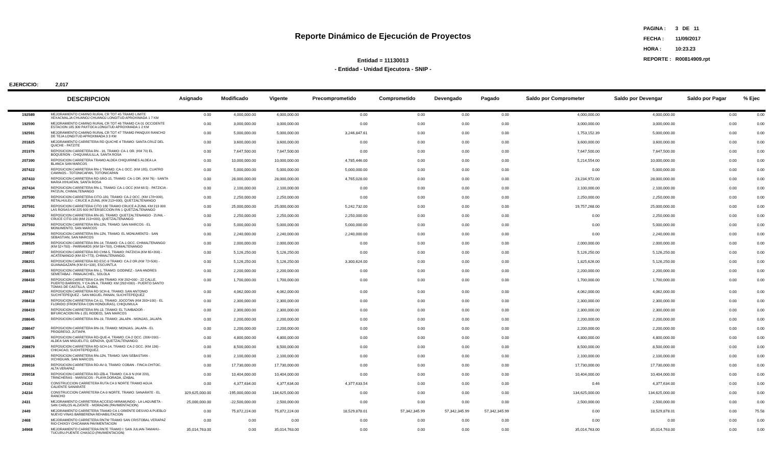Reporte Dinámico de Ejecución de Proyectos
Entidad = 11130013
- Entidad - Unidad Ejecutora - SNIP -
| PAGINA : | 3 DE 11 |
| FECHA : | 11/09/2017 |
| HORA : | 10:23.23 |
| REPORTE : | R00814909.rpt |
EJERCICIO: 2,017
| DESCRIPCION | | Asignado | Modificado | Vigente | Precomprometido | Comprometido | Devengado | Pagado | Saldo por Comprometer | Saldo por Devengar | Saldo por Pagar | % Ejec |
| --- | --- | --- | --- | --- | --- | --- | --- | --- | --- | --- | --- | --- |
| 192589 | MEJORAMIENTO CAMINO RURAL CR TOT 45 TRAMO LIMITE XEXACMALJA CHUANOJ CHUANOJ LONGITUD APROXIMADA 1 7 KM | 0.00 | 4,000,000.00 | 4,000,000.00 | 0.00 | 0.00 | 0.00 | 0.00 | 4,000,000.00 | 4,000,000.00 | 0.00 | 0.00 |
| 192590 | MEJORAMIENTO CAMINO RURAL CR TOT 46 TRAMO CA 01 OCCIDENTE ESTACION 185 300 PAXTOCA LONGITUD APROXIMADA 1 2 KM | 0.00 | 3,000,000.00 | 3,000,000.00 | 0.00 | 0.00 | 0.00 | 0.00 | 3,000,000.00 | 3,000,000.00 | 0.00 | 0.00 |
| 192591 | MEJORAMIENTO CAMINO RURAL CR TOT 47 TRAMO PANQUIX RANCHO DE TEJA LONGITUD APROXIMADA 3 3 KM | 0.00 | 5,000,000.00 | 5,000,000.00 | 3,246,847.61 | 0.00 | 0.00 | 0.00 | 1,753,152.39 | 5,000,000.00 | 0.00 | 0.00 |
| 201825 | MEJORAMIENTO CARRETERA RD QUICHE 4 TRAMO: SANTA CRUZ DEL QUICHE - PATZITE | 0.00 | 3,600,000.00 | 3,600,000.00 | 0.00 | 0.00 | 0.00 | 0.00 | 3,600,000.00 | 3,600,000.00 | 0.00 | 0.00 |
| 201976 | REPOSICION CARRETERA RN - 16, TRAMO: CA-1 OR. (KM 70) EL BOQUERON - CHIQUIMULILLA, SANTA ROSA | 0.00 | 7,647,500.00 | 7,647,500.00 | 0.00 | 0.00 | 0.00 | 0.00 | 7,647,500.00 | 7,647,500.00 | 0.00 | 0.00 |
| 207390 | REPOSICION CARRETERA TRAMO ALDEA CHIQUIRINES ALDEA LA BLANCA SAN MARCOS | 0.00 | 10,000,000.00 | 10,000,000.00 | 4,785,446.00 | 0.00 | 0.00 | 0.00 | 5,214,554.00 | 10,000,000.00 | 0.00 | 0.00 |
| 207422 | REPOSICION CARRETERA RN-1 TRAMO: CA-1 OCC. (KM 185), CUATRO CAMINOS - TOTONICAPAN, TOTONICAPAN | 0.00 | 5,000,000.00 | 5,000,000.00 | 5,000,000.00 | 0.00 | 0.00 | 0.00 | 0.00 | 5,000,000.00 | 0.00 | 0.00 |
| 207433 | REPOSICION CARRETERA RD-SRO-15, TRAMO: CA-1 OR. (KM 76) - SANTA MARIA IXHUATAN, SANTA ROSA | 0.00 | 28,000,000.00 | 28,000,000.00 | 4,765,028.00 | 0.00 | 0.00 | 0.00 | 23,234,972.00 | 28,000,000.00 | 0.00 | 0.00 |
| 207434 | REPOSICION CARRETERA RN-1, TRAMO: CA-1 OCC (KM 68.5) - PATZICIA - PATZUN, CHIMALTENANGO | 0.00 | 2,100,000.00 | 2,100,000.00 | 0.00 | 0.00 | 0.00 | 0.00 | 2,100,000.00 | 2,100,000.00 | 0.00 | 0.00 |
| 207590 | REPOSICION CARRETERA CITO-180, TRAMO: CA-2 OCC. (KM 178+000), RETALHULEU - CRUCE A ZUNIL (KM 213+000), QUETZALTENANGO | 0.00 | 2,250,000.00 | 2,250,000.00 | 0.00 | 0.00 | 0.00 | 0.00 | 2,250,000.00 | 2,250,000.00 | 0.00 | 0.00 |
| 207591 | REPOSICION CARRETERA CITO 180 TRAMO CRUCE A ZUNIL KM 213 000 LAS ROSAS KM 225 600 INTERSECCION RN 1 QUETZALTENANGO | 0.00 | 25,000,000.00 | 25,000,000.00 | 5,242,732.00 | 0.00 | 0.00 | 0.00 | 19,757,268.00 | 25,000,000.00 | 0.00 | 0.00 |
| 207592 | REPOSICION CARRETERA RN-9S, TRAMO: QUETZALTENANGO - ZUNIL - CRUCE CITO-180 (KM 213+000), QUETZALTENANGO | 0.00 | 2,250,000.00 | 2,250,000.00 | 2,250,000.00 | 0.00 | 0.00 | 0.00 | 0.00 | 2,250,000.00 | 0.00 | 0.00 |
| 207593 | REPOSICION CARRETERA RN-12N, TRAMO: SAN MARCOS - EL MONUMENTO, SAN MARCOS | 0.00 | 5,000,000.00 | 5,000,000.00 | 5,000,000.00 | 0.00 | 0.00 | 0.00 | 0.00 | 5,000,000.00 | 0.00 | 0.00 |
| 207594 | REPOSICION CARRETERA RN-12N, TRAMO: EL MONUMENTO - SAN SEBASTIAN, SAN MARCOS | 0.00 | 2,240,000.00 | 2,240,000.00 | 2,240,000.00 | 0.00 | 0.00 | 0.00 | 0.00 | 2,240,000.00 | 0.00 | 0.00 |
| 208025 | REPOSICION CARRETERA RN-14, TRAMO: CA-1 OCC. CHIMALTENANGO (KM 52+700) - PARRAMOS (KM 59+700), CHIMALTENANGO | 0.00 | 2,000,000.00 | 2,000,000.00 | 0.00 | 0.00 | 0.00 | 0.00 | 2,000,000.00 | 2,000,000.00 | 0.00 | 0.00 |
| 208027 | REPOSICION CARRETERA RD CHM-5, TRAMO: PATZICIA (KM 65+200) - ACATENANGO (KM 82+773), CHIMALTENANGO. | 0.00 | 5,126,250.00 | 5,126,250.00 | 0.00 | 0.00 | 0.00 | 0.00 | 5,126,250.00 | 5,126,250.00 | 0.00 | 0.00 |
| 208201 | REPOSICION CARRETERA RD ESC-9 TRAMO: CA-2 OR.(KM 72+500) - GUANAGAZAPA (KM 81+100), ESCUINTLA | 0.00 | 5,126,250.00 | 5,126,250.00 | 3,300,624.00 | 0.00 | 0.00 | 0.00 | 1,825,626.00 | 5,126,250.00 | 0.00 | 0.00 |
| 208415 | REPOSICION CARRETERA RN-1, TRAMO: GODINEZ - SAN ANDRES SEMETABAJ - PANAJACHEL, SOLOLA | 0.00 | 2,200,000.00 | 2,200,000.00 | 0.00 | 0.00 | 0.00 | 0.00 | 2,200,000.00 | 2,200,000.00 | 0.00 | 0.00 |
| 208416 | REPOSICION CARRETERA CA-9N TRAMO: KM 292+000 - 22 CALLE, PUERTO BARRIOS, Y CA-9N A, TRAMO: KM (292+000) - PUERTO SANTO TOMAS DE CASTILLA, IZABAL | 0.00 | 1,700,000.00 | 1,700,000.00 | 0.00 | 0.00 | 0.00 | 0.00 | 1,700,000.00 | 1,700,000.00 | 0.00 | 0.00 |
| 208417 | REPOSICION CARRETERA RD SCH-6, TRAMO: SAN ANTONIO SUCHITEPEQUEZ - SAN MIGUEL PANAN, SUCHITEPEQUEZ | 0.00 | 4,062,000.00 | 4,062,000.00 | 0.00 | 0.00 | 0.00 | 0.00 | 4,062,000.00 | 4,062,000.00 | 0.00 | 0.00 |
| 208418 | REPOSICION CARRETERA CA-11, TRAMO: JOCOTAN (KM 203+100) - EL FLORIDO (FRONTERA CON HONDURAS), CHIQUIMULA | 0.00 | 2,300,000.00 | 2,300,000.00 | 0.00 | 0.00 | 0.00 | 0.00 | 2,300,000.00 | 2,300,000.00 | 0.00 | 0.00 |
| 208419 | REPOSICION CARRETERA RN-13, TRAMO: EL TUMBADOR - BIFURCACION RN-1 (EL RODEO), SAN MARCOS | 0.00 | 2,300,000.00 | 2,300,000.00 | 0.00 | 0.00 | 0.00 | 0.00 | 2,300,000.00 | 2,300,000.00 | 0.00 | 0.00 |
| 208645 | REPOSICION CARRETERA RN-19, TRAMO: JALAPA - MONJAS, JALAPA | 0.00 | 2,200,000.00 | 2,200,000.00 | 0.00 | 0.00 | 0.00 | 0.00 | 2,200,000.00 | 2,200,000.00 | 0.00 | 0.00 |
| 208647 | REPOSICION CARRETERA RN-19, TRAMO: MONJAS, JALAPA - EL PROGRESO, JUTIAPA | 0.00 | 2,200,000.00 | 2,200,000.00 | 0.00 | 0.00 | 0.00 | 0.00 | 2,200,000.00 | 2,200,000.00 | 0.00 | 0.00 |
| 208875 | REPOSICION CARRETERA RD-QUE-4, TRAMO: CA-2 OCC. (206+200) -ALDEA SAN MIGUELITO, GENOVA, QUETZALTENANGO. | 0.00 | 4,800,000.00 | 4,800,000.00 | 0.00 | 0.00 | 0.00 | 0.00 | 4,800,000.00 | 4,800,000.00 | 0.00 | 0.00 |
| 208879 | REPOSICION CARRETERA RD-SCH-14, TRAMO: CA-2 OCC. (KM 136) - CHICACAO, SUCHITEPEQUEZ. | 0.00 | 8,500,000.00 | 8,500,000.00 | 0.00 | 0.00 | 0.00 | 0.00 | 8,500,000.00 | 8,500,000.00 | 0.00 | 0.00 |
| 208924 | REPOSICION CARRETERA RN-12N, TRAMO: SAN SEBASTIAN - IXCHIGUAN, SAN MARCOS. | 0.00 | 2,100,000.00 | 2,100,000.00 | 0.00 | 0.00 | 0.00 | 0.00 | 2,100,000.00 | 2,100,000.00 | 0.00 | 0.00 |
| 209016 | REPOSICION CARRETERA RD-AV-9, TRAMO: COBAN - FINCA CHITOC, ALTA VERAPAZ | 0.00 | 17,730,000.00 | 17,730,000.00 | 0.00 | 0.00 | 0.00 | 0.00 | 17,730,000.00 | 17,730,000.00 | 0.00 | 0.00 |
| 209018 | REPOSICION CARRETERA RD-IZB-4, TRAMO: CA-9 N (KM 220), TRINCHERAS - MARISCOS - PLAYA DORADA, IZABAL | 0.00 | 10,404,000.00 | 10,404,000.00 | 0.00 | 0.00 | 0.00 | 0.00 | 10,404,000.00 | 10,404,000.00 | 0.00 | 0.00 |
| 24162 | CONSTRUCCION CARRETERA RUTA CA 9 NORTE TRAMO AGUA CALIENTE SANARATE | 0.00 | 4,377,634.00 | 4,377,634.00 | 4,377,633.54 | 0.00 | 0.00 | 0.00 | 0.46 | 4,377,634.00 | 0.00 | 0.00 |
| 24234 | CONSTRUCCION CARRETERA CA-9 NORTE, TRAMO: SANARATE - EL RANCHO | 329,625,000.00 | -195,000,000.00 | 134,625,000.00 | 0.00 | 0.00 | 0.00 | 0.00 | 134,625,000.00 | 134,625,000.00 | 0.00 | 0.00 |
| 2431 | MEJORAMIENTO CARRETERA ACCESO MIRAMUNDO - LA LAGUNETA - SAN CARLOS ALZATATE - MORAZAN (PAVIMENTACION) | 25,000,000.00 | -22,500,000.00 | 2,500,000.00 | 0.00 | 0.00 | 0.00 | 0.00 | 2,500,000.00 | 2,500,000.00 | 0.00 | 0.00 |
| 2449 | MEJORAMIENTO CARRETERA TRAMO CA 1 ORIENTE DESVIO A PUEBLO NUEVO VINAS BARBERENA REHABILITACION | 0.00 | 75,872,224.00 | 75,872,224.00 | 18,529,878.01 | 57,342,345.99 | 57,342,345.99 | 57,342,345.99 | 0.00 | 18,529,878.01 | 0.00 | 75.58 |
| 2468 | MEJORAMIENTO CARRETERA RN7W TRAMO SAN CRISTOBAL VERAPAZ RIO CHIXOY CHICAMAN PAVIMENTACION | 0.00 | 0.00 | 0.00 | 0.00 | 0.00 | 0.00 | 0.00 | 0.00 | 0.00 | 0.00 | 0.00 |
| 34968 | MEJORAMIENTO CARRETERA RN7E TRAMO I: SAN JULIAN-TAMAHU-TUCURU-PUENTE CHASCO (PAVIMENTACION) | 35,014,763.00 | 0.00 | 35,014,763.00 | 0.00 | 0.00 | 0.00 | 0.00 | 35,014,763.00 | 35,014,763.00 | 0.00 | 0.00 |